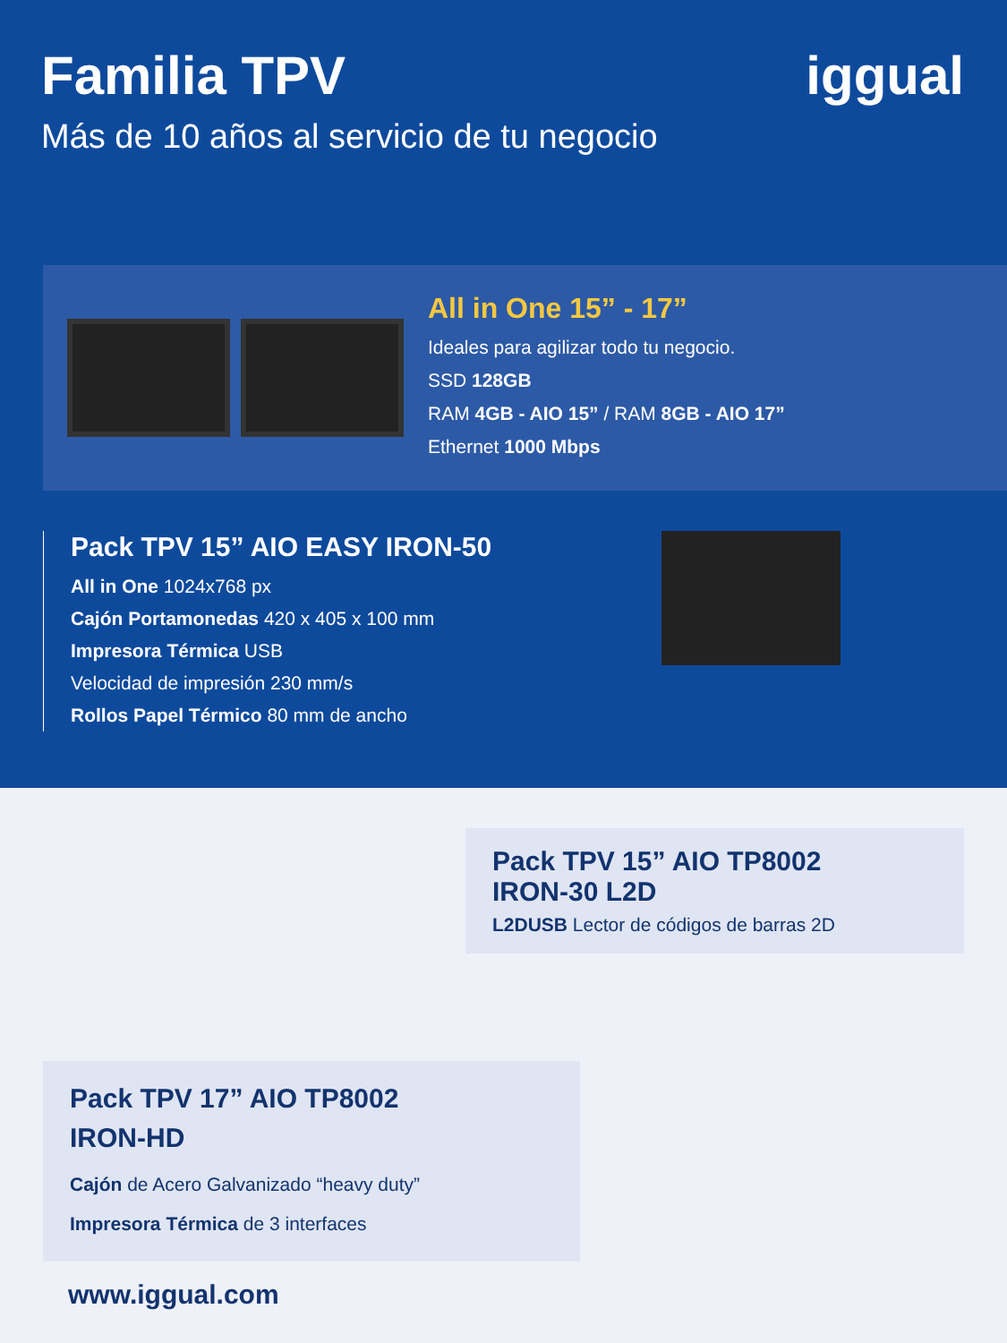iggual
Familia TPV
Más de 10 años al servicio de tu negocio
All in One 15” - 17”
Ideales para agilizar todo tu negocio.
SSD 128GB
RAM 4GB - AIO 15” / RAM 8GB - AIO 17”
Ethernet 1000 Mbps
Pack TPV 15” AIO EASY IRON-50
All in One 1024x768 px
Cajón Portamonedas 420 x 405 x 100 mm
Impresora Térmica USB
Velocidad de impresión 230 mm/s
Rollos Papel Térmico 80 mm de ancho
Pack TPV 15” AIO TP8002
IRON-30 L2D
L2DUSB Lector de códigos de barras 2D
Pack TPV 17” AIO TP8002
IRON-HD
Cajón de Acero Galvanizado “heavy duty”
Impresora Térmica de 3 interfaces
www.iggual.com